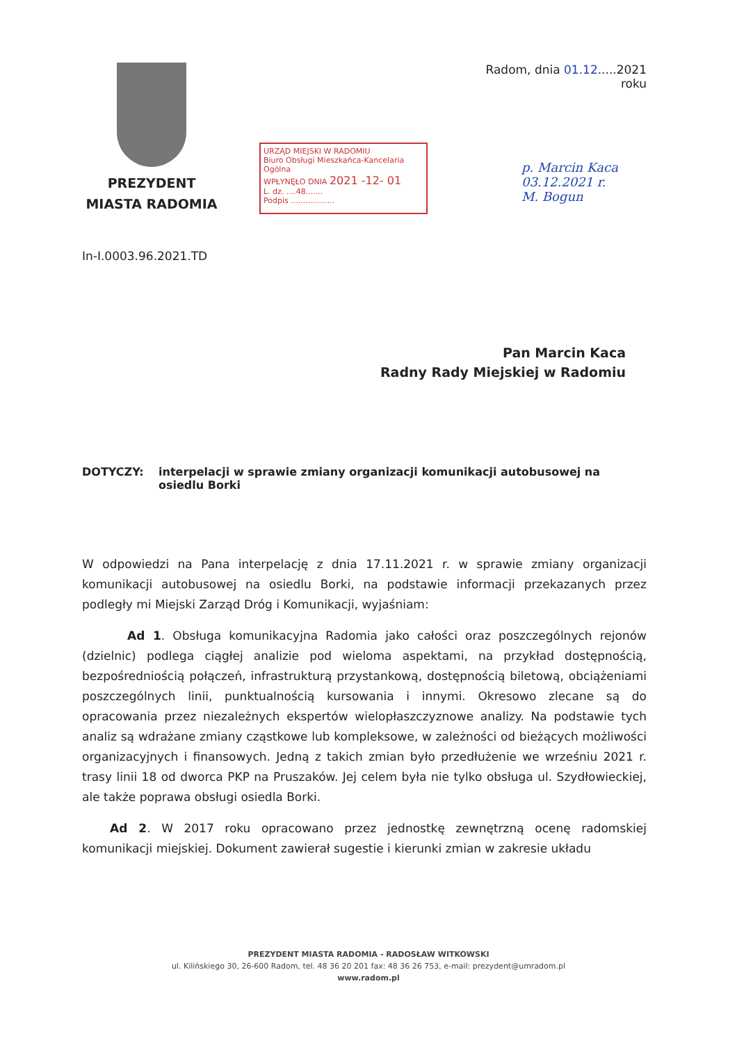PREZYDENT
MIASTA RADOMIA
URZĄD MIEJSKI W RADOMIU
Biuro Obsługi Mieszkańca-Kancelaria Ogólna
WPŁYNĘŁO DNIA 2021 -12- 01
L. dz. ....48.......
Podpis ..................
Radom, dnia 01.12.....2021 roku
p. Marcin Kaca
03.12.2021 r.
M. Bogun
In-I.0003.96.2021.TD
Pan Marcin Kaca
Radny Rady Miejskiej w Radomiu
DOTYCZY: interpelacji w sprawie zmiany organizacji komunikacji autobusowej na osiedlu Borki
W odpowiedzi na Pana interpelację z dnia 17.11.2021 r. w sprawie zmiany organizacji komunikacji autobusowej na osiedlu Borki, na podstawie informacji przekazanych przez podległy mi Miejski Zarząd Dróg i Komunikacji, wyjaśniam:
Ad 1. Obsługa komunikacyjna Radomia jako całości oraz poszczególnych rejonów (dzielnic) podlega ciągłej analizie pod wieloma aspektami, na przykład dostępnością, bezpośredniością połączeń, infrastrukturą przystankową, dostępnością biletową, obciążeniami poszczególnych linii, punktualnością kursowania i innymi. Okresowo zlecane są do opracowania przez niezależnych ekspertów wielopłaszczyznowe analizy. Na podstawie tych analiz są wdrażane zmiany cząstkowe lub kompleksowe, w zależności od bieżących możliwości organizacyjnych i finansowych. Jedną z takich zmian było przedłużenie we wrześniu 2021 r. trasy linii 18 od dworca PKP na Pruszaków. Jej celem była nie tylko obsługa ul. Szydłowieckiej, ale także poprawa obsługi osiedla Borki.
Ad 2. W 2017 roku opracowano przez jednostkę zewnętrzną ocenę radomskiej komunikacji miejskiej. Dokument zawierał sugestie i kierunki zmian w zakresie układu
PREZYDENT MIASTA RADOMIA - RADOSŁAW WITKOWSKI
ul. Kilińskiego 30, 26-600 Radom, tel. 48 36 20 201 fax: 48 36 26 753, e-mail: prezydent@umradom.pl
www.radom.pl